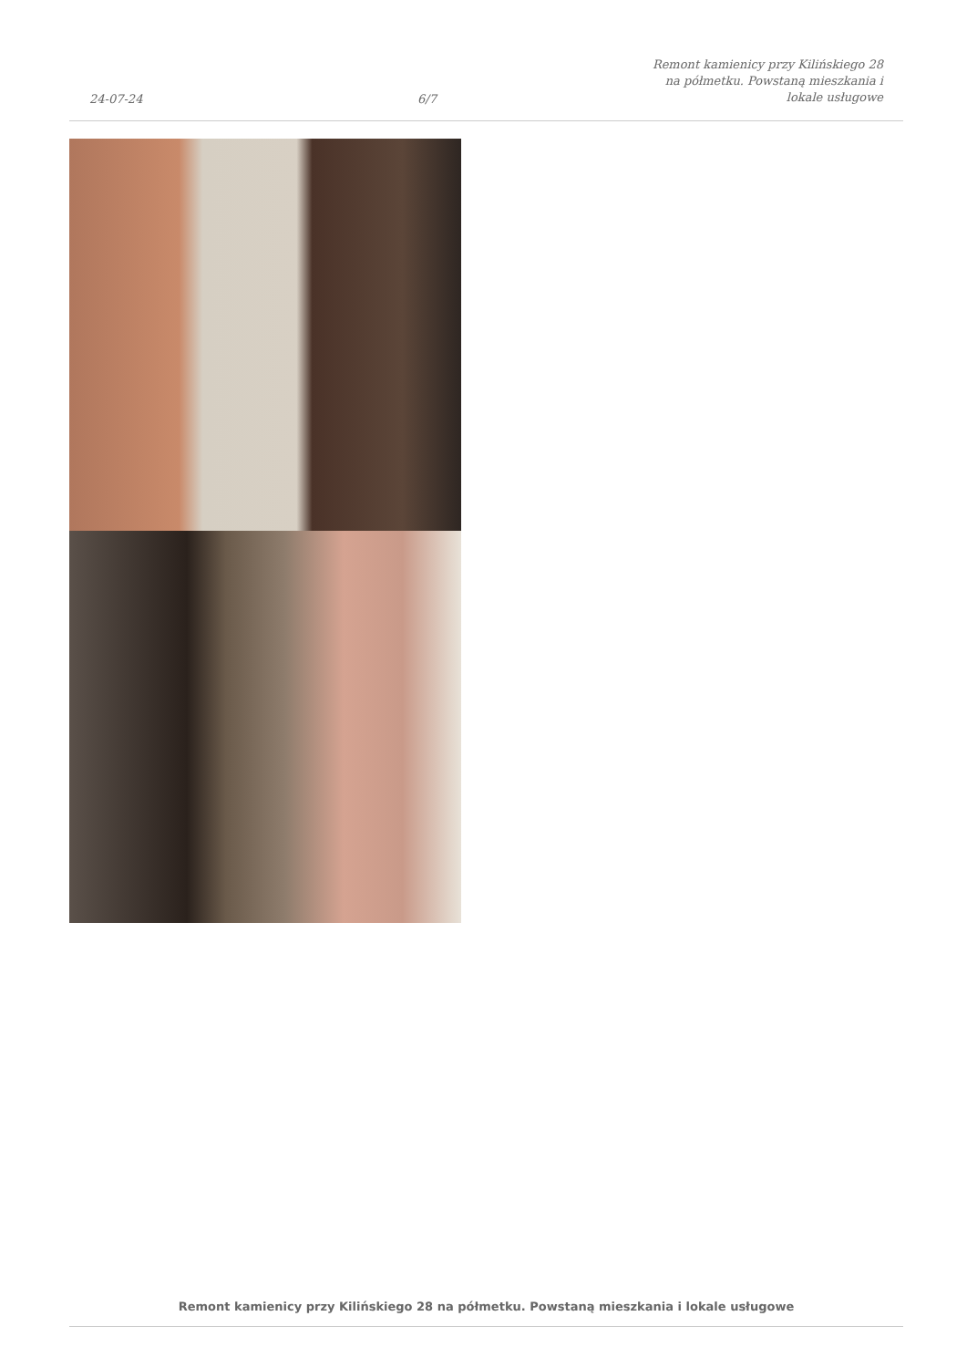24-07-24
6/7
Remont kamienicy przy Kilińskiego 28
na półmetku. Powstaną mieszkania i
lokale usługowe
Remont kamienicy przy Kilińskiego 28 na półmetku. Powstaną mieszkania i lokale usługowe